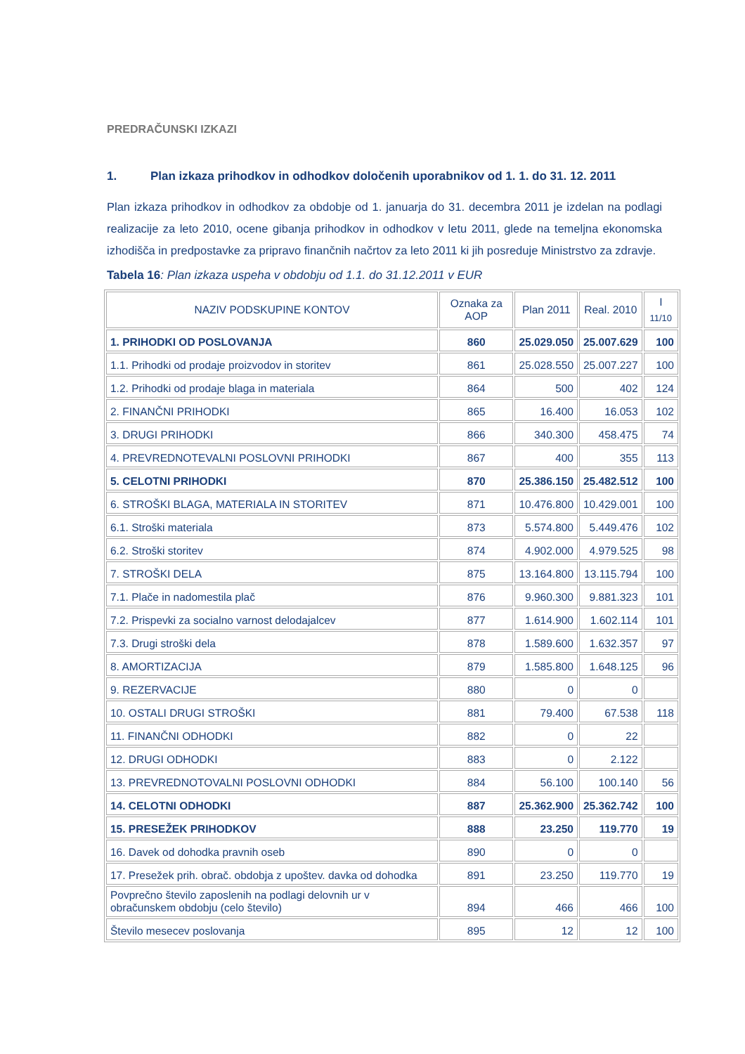PREDRAČUNSKI IZKAZI
1. Plan izkaza prihodkov in odhodkov določenih uporabnikov od 1. 1. do 31. 12. 2011
Plan izkaza prihodkov in odhodkov za obdobje od 1. januarja do 31. decembra 2011 je izdelan na podlagi realizacije za leto 2010, ocene gibanja prihodkov in odhodkov v letu 2011, glede na temeljna ekonomska izhodišča in predpostavke za pripravo finančnih načrtov za leto 2011 ki jih posreduje Ministrstvo za zdravje.
Tabela 16: Plan izkaza uspeha v obdobju od 1.1. do 31.12.2011 v EUR
| NAZIV PODSKUPINE KONTOV | Oznaka za AOP | Plan 2011 | Real. 2010 | I <sub>11/10</sub> |
| --- | --- | --- | --- | --- |
| 1. PRIHODKI OD POSLOVANJA | 860 | 25.029.050 | 25.007.629 | 100 |
| 1.1. Prihodki od prodaje proizvodov in storitev | 861 | 25.028.550 | 25.007.227 | 100 |
| 1.2. Prihodki od prodaje blaga in materiala | 864 | 500 | 402 | 124 |
| 2. FINANČNI PRIHODKI | 865 | 16.400 | 16.053 | 102 |
| 3. DRUGI PRIHODKI | 866 | 340.300 | 458.475 | 74 |
| 4. PREVREDNOTEVALNI POSLOVNI PRIHODKI | 867 | 400 | 355 | 113 |
| 5. CELOTNI PRIHODKI | 870 | 25.386.150 | 25.482.512 | 100 |
| 6. STROŠKI BLAGA, MATERIALA IN STORITEV | 871 | 10.476.800 | 10.429.001 | 100 |
| 6.1. Stroški materiala | 873 | 5.574.800 | 5.449.476 | 102 |
| 6.2. Stroški storitev | 874 | 4.902.000 | 4.979.525 | 98 |
| 7. STROŠKI DELA | 875 | 13.164.800 | 13.115.794 | 100 |
| 7.1. Plače in nadomestila plač | 876 | 9.960.300 | 9.881.323 | 101 |
| 7.2. Prispevki za socialno varnost delodajalcev | 877 | 1.614.900 | 1.602.114 | 101 |
| 7.3. Drugi stroški dela | 878 | 1.589.600 | 1.632.357 | 97 |
| 8. AMORTIZACIJA | 879 | 1.585.800 | 1.648.125 | 96 |
| 9. REZERVACIJE | 880 | 0 | 0 | |
| 10. OSTALI DRUGI STROŠKI | 881 | 79.400 | 67.538 | 118 |
| 11. FINANČNI ODHODKI | 882 | 0 | 22 | |
| 12. DRUGI ODHODKI | 883 | 0 | 2.122 | |
| 13. PREVREDNOTOVALNI POSLOVNI ODHODKI | 884 | 56.100 | 100.140 | 56 |
| 14. CELOTNI ODHODKI | 887 | 25.362.900 | 25.362.742 | 100 |
| 15. PRESEŽEK PRIHODKOV | 888 | 23.250 | 119.770 | 19 |
| 16. Davek od dohodka pravnih oseb | 890 | 0 | 0 | |
| 17. Presežek prih. obrač. obdobja z upoštev. davka od dohodka | 891 | 23.250 | 119.770 | 19 |
| Povprečno število zaposlenih na podlagi delovnih ur v obračunskem obdobju (celo število) | 894 | 466 | 466 | 100 |
| Število mesecev poslovanja | 895 | 12 | 12 | 100 |